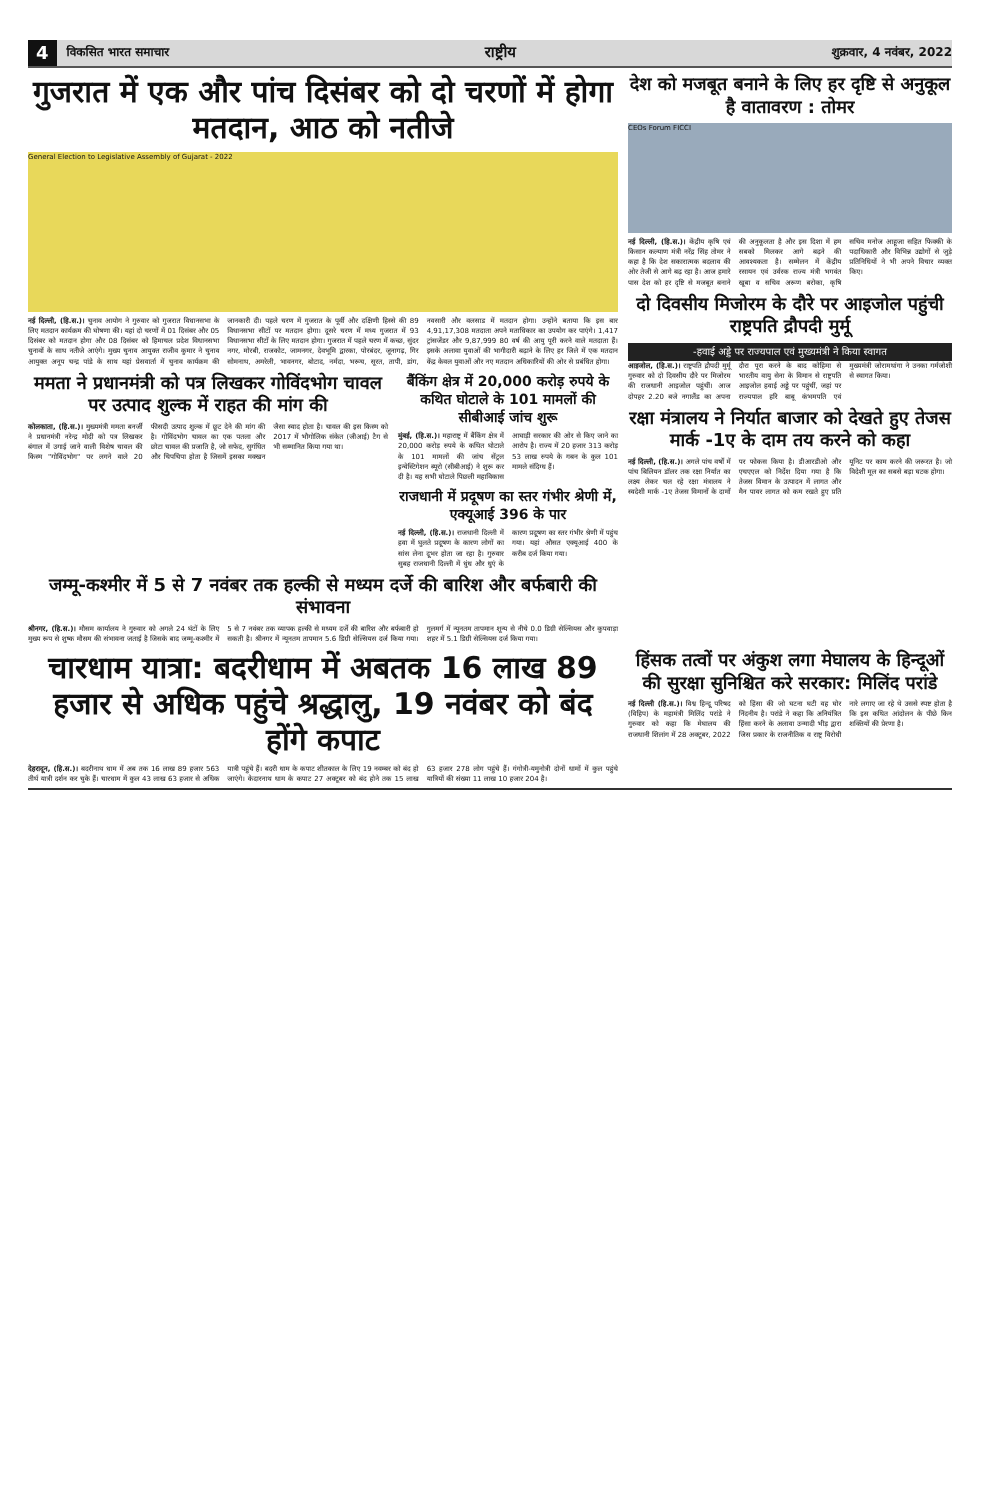4
विकसित भारत समाचार
राष्ट्रीय
शुक्रवार, 4 नवंबर, 2022
गुजरात में एक और पांच दिसंबर को दो चरणों में होगा मतदान, आठ को नतीजे
General Election to Legislative Assembly of Gujarat - 2022
नई दिल्ली, (हि.स.)। चुनाव आयोग ने गुरुवार को गुजरात विधानसभा के लिए मतदान कार्यक्रम की घोषणा की। यहां दो चरणों में 01 दिसंबर और 05 दिसंबर को मतदान होगा और 08 दिसंबर को हिमाचल प्रदेश विधानसभा चुनावों के साथ नतीजे आएंगे। मुख्य चुनाव आयुक्त राजीव कुमार ने चुनाव आयुक्त अनूप चन्द्र पांडे के साथ यहां प्रेसवार्ता में चुनाव कार्यक्रम की जानकारी दी। पहले चरण में गुजरात के पूर्वी और दक्षिणी हिस्से की 89 विधानसभा सीटों पर मतदान होगा। दूसरे चरण में मध्य गुजरात में 93 विधानसभा सीटों के लिए मतदान होगा। गुजरात में पहले चरण में कच्छ, सुंदर नगर, मोरबी, राजकोट, जामनगर, देवभूमि द्वारका, पोरबंदर, जूनागढ़, गिर सोमनाथ, अमरेली, भावनगर, बोटाद, नर्मदा, भरूच, सूरत, तापी, डांग, नवसारी और वलसाड में मतदान होगा। उन्होंने बताया कि इस बार 4,91,17,308 मतदाता अपने मताधिकार का उपयोग कर पाएंगे। 1,417 ट्रांसजेंडर और 9,87,999 80 वर्ष की आयु पूरी करने वाले मतदाता हैं। इसके अलावा युवाओं की भागीदारी बढ़ाने के लिए हर जिले में एक मतदान केंद्र केवल युवाओं और नए मतदान अधिकारियों की ओर से प्रबंधित होगा।
ममता ने प्रधानमंत्री को पत्र लिखकर गोविंदभोग चावल पर उत्पाद शुल्क में राहत की मांग की
कोलकाता, (हि.स.)। मुख्यमंत्री ममता बनर्जी ने प्रधानमंत्री नरेन्द्र मोदी को पत्र लिखकर बंगाल में उगाई जाने वाली विशेष चावल की किस्म "गोविंदभोग" पर लगने वाले 20 फीसदी उत्पाद शुल्क में छूट देने की मांग की है। गोविंदभोग चावल का एक पतला और छोटा चावल की प्रजाति है, जो सफेद, सुगंधित और चिपचिपा होता है जिसमें इसका मक्खन जैसा स्वाद होता है। चावल की इस किस्म को 2017 में भौगोलिक संकेत (जीआई) टैग से भी सम्मानित किया गया था।
बैंकिंग क्षेत्र में 20,000 करोड़ रुपये के कथित घोटाले के 101 मामलों की सीबीआई जांच शुरू
मुंबई, (हि.स.)। महाराष्ट्र में बैंकिंग क्षेत्र में 20,000 करोड़ रुपये के कथित घोटाले के 101 मामलों की जांच सेंट्रल इन्वेस्टिगेशन ब्यूरो (सीबीआई) ने शुरू कर दी है। यह सभी घोटाले पिछली महाविकास आघाड़ी सरकार की ओर से किए जाने का आरोप है। राज्य में 20 हजार 313 करोड़ 53 लाख रुपये के गबन के कुल 101 मामले संदिग्ध हैं।
राजधानी में प्रदूषण का स्तर गंभीर श्रेणी में, एक्यूआई 396 के पार
नई दिल्ली, (हि.स.)। राजधानी दिल्ली में हवा में घुलते प्रदूषण के कारण लोगों का सांस लेना दूभर होता जा रहा है। गुरुवार सुबह राजधानी दिल्ली में धुंध और धुएं के कारण प्रदूषण का स्तर गंभीर श्रेणी में पहुंच गया। यहां औसत एक्यूआई 400 के करीब दर्ज किया गया।
जम्मू-कश्मीर में 5 से 7 नवंबर तक हल्की से मध्यम दर्जे की बारिश और बर्फबारी की संभावना
श्रीनगर, (हि.स.)। मौसम कार्यालय ने गुरुवार को अगले 24 घंटों के लिए मुख्य रूप से शुष्क मौसम की संभावना जताई है जिसके बाद जम्मू-कश्मीर में 5 से 7 नवंबर तक व्यापक हल्की से मध्यम दर्जे की बारिश और बर्फबारी हो सकती है। श्रीनगर में न्यूनतम तापमान 5.6 डिग्री सेल्सियस दर्ज किया गया। गुलमर्ग में न्यूनतम तापमान शून्य से नीचे 0.0 डिग्री सेल्सियस और कुपवाड़ा शहर में 5.1 डिग्री सेल्सियस दर्ज किया गया।
देश को मजबूत बनाने के लिए हर दृष्टि से अनुकूल है वातावरण : तोमर
CEOs Forum FICCI
नई दिल्ली, (हि.स.)। केंद्रीय कृषि एवं किसान कल्याण मंत्री नरेंद्र सिंह तोमर ने कहा है कि देश सकारात्मक बदलाव की ओर तेजी से आगे बढ़ रहा है। आज हमारे पास देश को हर दृष्टि से मजबूत बनाने की अनुकूलता है और इस दिशा में हम सबको मिलकर आगे बढ़ने की आवश्यकता है। सम्मेलन में केंद्रीय रसायन एवं उर्वरक राज्य मंत्री भगवंत खूबा व सचिव अरूण बरोका, कृषि सचिव मनोज आहूजा सहित फिक्की के पदाधिकारी और विभिन्न उद्योगों से जुड़े प्रतिनिधियों ने भी अपने विचार व्यक्त किए।
दो दिवसीय मिजोरम के दौरे पर आइजोल पहुंची राष्ट्रपति द्रौपदी मुर्मू
-हवाई अड्डे पर राज्यपाल एवं मुख्यमंत्री ने किया स्वागत
आइजोल, (हि.स.)। राष्ट्रपति द्रौपदी मुर्मू गुरुवार को दो दिवसीय दौरे पर मिजोरम की राजधानी आइजोल पहुंचीं। आज दोपहर 2.20 बजे नगालैंड का अपना दौरा पूरा करने के बाद कोहिमा से भारतीय वायु सेना के विमान से राष्ट्रपति आइजोल हवाई अड्डे पर पहुंचीं, जहां पर राज्यपाल हरि बाबू कंभमपति एवं मुख्यमंत्री जोरामथांगा ने उनका गर्मजोशी से स्वागत किया।
रक्षा मंत्रालय ने निर्यात बाजार को देखते हुए तेजस मार्क -1ए के दाम तय करने को कहा
नई दिल्ली, (हि.स.)। अगले पांच वर्षों में पांच बिलियन डॉलर तक रक्षा निर्यात का लक्ष्य लेकर चल रहे रक्षा मंत्रालय ने स्वदेशी मार्क -1ए तेजस विमानों के दामों पर फोकस किया है। डीआरडीओ और एचएएल को निर्देश दिया गया है कि तेजस विमान के उत्पादन में लागत और मैन पावर लागत को कम रखते हुए प्रति यूनिट पर काम करने की जरूरत है। जो विदेशी मूल का सबसे बड़ा घटक होगा।
चारधाम यात्रा: बदरीधाम में अबतक 16 लाख 89 हजार से अधिक पहुंचे श्रद्धालु, 19 नवंबर को बंद होंगे कपाट
देहरादून, (हि.स.)। बदरीनाथ धाम में अब तक 16 लाख 89 हजार 563 तीर्थ यात्री दर्शन कर चुके हैं। चारधाम में कुल 43 लाख 63 हजार से अधिक यात्री पहुंचे हैं। बदरी धाम के कपाट शीतकाल के लिए 19 नवम्बर को बंद हो जाएंगे। केदारनाथ धाम के कपाट 27 अक्टूबर को बंद होने तक 15 लाख 63 हजार 278 लोग पहुंचे हैं। गंगोत्री-यमुनोत्री दोनों धामों में कुल पहुंचे यात्रियों की संख्या 11 लाख 10 हजार 204 है।
हिंसक तत्वों पर अंकुश लगा मेघालय के हिन्दूओं की सुरक्षा सुनिश्चित करे सरकार: मिलिंद परांडे
नई दिल्ली (हि.स.)। विश्व हिन्दू परिषद (विहिप) के महामंत्री मिलिंद परांडे ने गुरुवार को कहा कि मेघालय की राजधानी शिलांग में 28 अक्टूबर, 2022 को हिंसा की जो घटना घटी वह घोर निंदनीय है। परांडे ने कहा कि अनियंत्रित हिंसा करने के अलावा उन्मादी भीड़ द्वारा जिस प्रकार के राजनीतिक व राष्ट्र विरोधी नारे लगाए जा रहे थे उससे स्पष्ट होता है कि इस कथित आंदोलन के पीछे किन शक्तियों की प्रेरणा है।